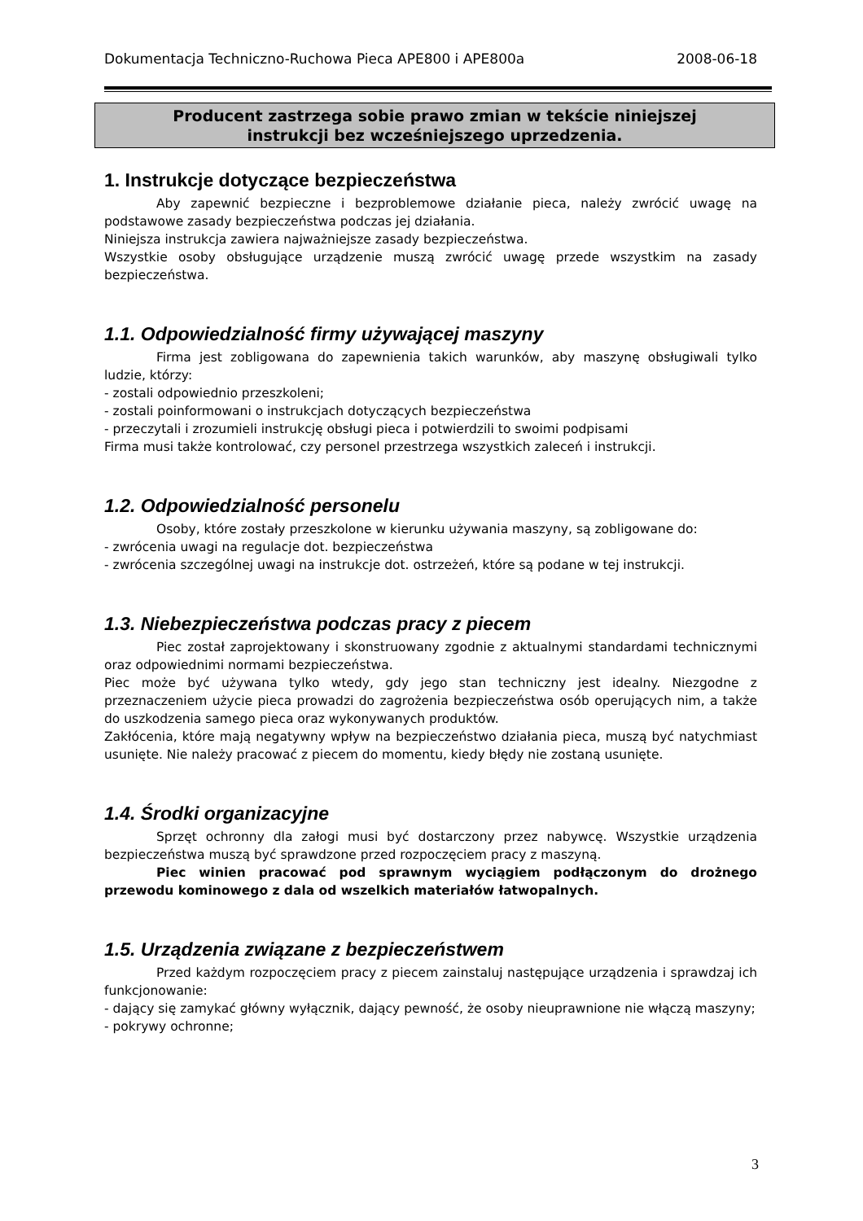Dokumentacja Techniczno-Ruchowa Pieca APE800 i APE800a 2008-06-18
Producent zastrzega sobie prawo zmian w tekście niniejszej
instrukcji bez wcześniejszego uprzedzenia.
1. Instrukcje dotyczące bezpieczeństwa
Aby zapewnić bezpieczne i bezproblemowe działanie pieca, należy zwrócić uwagę na podstawowe zasady bezpieczeństwa podczas jej działania.
Niniejsza instrukcja zawiera najważniejsze zasady bezpieczeństwa.
Wszystkie osoby obsługujące urządzenie muszą zwrócić uwagę przede wszystkim na zasady bezpieczeństwa.
1.1. Odpowiedzialność firmy używającej maszyny
Firma jest zobligowana do zapewnienia takich warunków, aby maszynę obsługiwali tylko ludzie, którzy:
- zostali odpowiednio przeszkoleni;
- zostali poinformowani o instrukcjach dotyczących bezpieczeństwa
- przeczytali i zrozumieli instrukcję obsługi pieca i potwierdzili to swoimi podpisami
Firma musi także kontrolować, czy personel przestrzega wszystkich zaleceń i instrukcji.
1.2. Odpowiedzialność personelu
Osoby, które zostały przeszkolone w kierunku używania maszyny, są zobligowane do:
- zwrócenia uwagi na regulacje dot. bezpieczeństwa
- zwrócenia szczególnej uwagi na instrukcje dot. ostrzeżeń, które są podane w tej instrukcji.
1.3. Niebezpieczeństwa podczas pracy z piecem
Piec został zaprojektowany i skonstruowany zgodnie z aktualnymi standardami technicznymi oraz odpowiednimi normami bezpieczeństwa.
Piec może być używana tylko wtedy, gdy jego stan techniczny jest idealny. Niezgodne z przeznaczeniem użycie pieca prowadzi do zagrożenia bezpieczeństwa osób operujących nim, a także do uszkodzenia samego pieca oraz wykonywanych produktów.
Zakłócenia, które mają negatywny wpływ na bezpieczeństwo działania pieca, muszą być natychmiast usunięte. Nie należy pracować z piecem do momentu, kiedy błędy nie zostaną usunięte.
1.4. Środki organizacyjne
Sprzęt ochronny dla załogi musi być dostarczony przez nabywcę. Wszystkie urządzenia bezpieczeństwa muszą być sprawdzone przed rozpoczęciem pracy z maszyną.
Piec winien pracować pod sprawnym wyciągiem podłączonym do drożnego przewodu kominowego z dala od wszelkich materiałów łatwopalnych.
1.5. Urządzenia związane z bezpieczeństwem
Przed każdym rozpoczęciem pracy z piecem zainstaluj następujące urządzenia i sprawdzaj ich funkcjonowanie:
- dający się zamykać główny wyłącznik, dający pewność, że osoby nieuprawnione nie włączą maszyny;
- pokrywy ochronne;
3